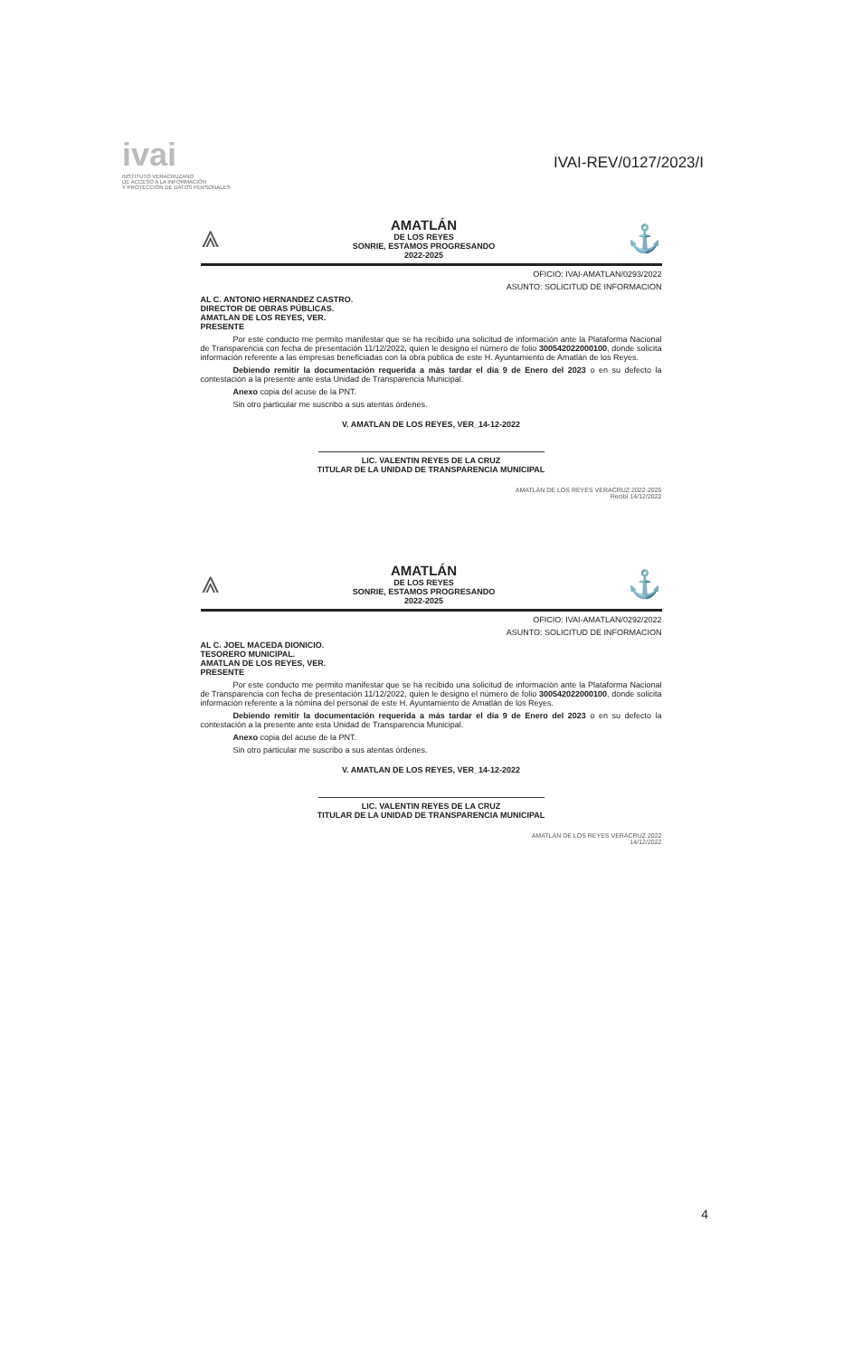ivai
INSTITUTO VERACRUZANO
DE ACCESO A LA INFORMACIÓN
Y PROTECCIÓN DE DATOS PERSONALES
IVAI-REV/0127/2023/I
⩓
AMATLÁN
DE LOS REYES
SONRIE, ESTAMOS PROGRESANDO
2022-2025
⚓
OFICIO: IVAI-AMATLAN/0293/2022
ASUNTO: SOLICITUD DE INFORMACION
AL C. ANTONIO HERNANDEZ CASTRO.
DIRECTOR DE OBRAS PÚBLICAS.
AMATLAN DE LOS REYES, VER.
PRESENTE
Por este conducto me permito manifestar que se ha recibido una solicitud de información ante la Plataforma Nacional de Transparencia con fecha de presentación 11/12/2022, quien le designo el número de folio 300542022000100, donde solicita información referente a las empresas beneficiadas con la obra pública de este H. Ayuntamiento de Amatlán de los Reyes.
Debiendo remitir la documentación requerida a más tardar el día 9 de Enero del 2023 o en su defecto la contestación a la presente ante esta Unidad de Transparencia Municipal.
Anexo copia del acuse de la PNT.
Sin otro particular me suscribo a sus atentas órdenes.
V. AMATLAN DE LOS REYES, VER_14-12-2022
LIC. VALENTIN REYES DE LA CRUZ
TITULAR DE LA UNIDAD DE TRANSPARENCIA MUNICIPAL
AMATLÁN DE LOS REYES VERACRUZ 2022-2025
Recibí 14/12/2022
⩓
AMATLÁN
DE LOS REYES
SONRIE, ESTAMOS PROGRESANDO
2022-2025
⚓
OFICIO: IVAI-AMATLAN/0292/2022
ASUNTO: SOLICITUD DE INFORMACION
AL C. JOEL MACEDA DIONICIO.
TESORERO MUNICIPAL.
AMATLAN DE LOS REYES, VER.
PRESENTE
Por este conducto me permito manifestar que se ha recibido una solicitud de información ante la Plataforma Nacional de Transparencia con fecha de presentación 11/12/2022, quien le designo el número de folio 300542022000100, donde solicita información referente a la nómina del personal de este H. Ayuntamiento de Amatlán de los Reyes.
Debiendo remitir la documentación requerida a más tardar el día 9 de Enero del 2023 o en su defecto la contestación a la presente ante esta Unidad de Transparencia Municipal.
Anexo copia del acuse de la PNT.
Sin otro particular me suscribo a sus atentas órdenes.
V. AMATLAN DE LOS REYES, VER_14-12-2022
LIC. VALENTIN REYES DE LA CRUZ
TITULAR DE LA UNIDAD DE TRANSPARENCIA MUNICIPAL
AMATLÁN DE LOS REYES VERACRUZ 2022
14/12/2022
4